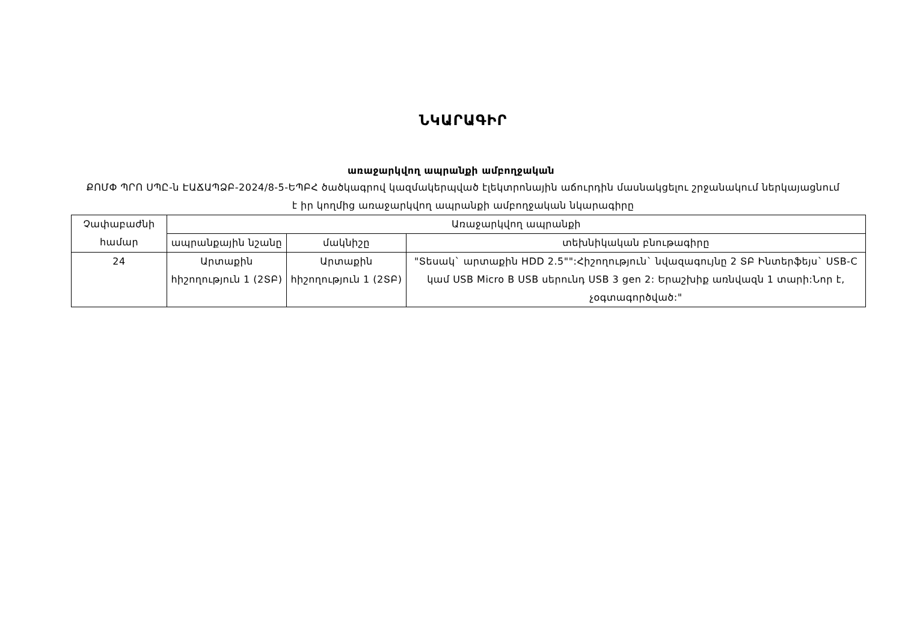ՆԿԱՐԱԳԻՐ
առաջարկվող ապրանքի ամբողջական
ՔՈՄՓ ՊՐՈ ՍՊԸ-ն ԷԱՃԱՊՁԲ-2024/8-5-ԵՊԲՀ ծածկագրով կազմակերպված էլեկտրոնային աճուրդին մասնակցելու շրջանակում ներկայացնում է իր կողմից առաջարկվող ապրանքի ամբողջական նկարագիրը
| Չափաբաժնի համար | Առաջարկվող ապրանքի | | |
| --- | --- | --- | --- |
| | ապրանքային նշանը | մակնիշը | տեխնիկական բնութագիրը |
| 24 | Արտաքին հիշողություն 1 (2ՏԲ) | Արտաքին հիշողություն 1 (2ՏԲ) | "Տեսակ` արտաքին HDD 2.5"":Հիշողություն` նվազագույնը 2 ՏԲ Ինտերֆեյս` USB-C կամ USB Micro B USB սերունդ USB 3 gen 2: Երաշխիք առնվազն 1 տարի:Նոր է, չօգտագործված:" |